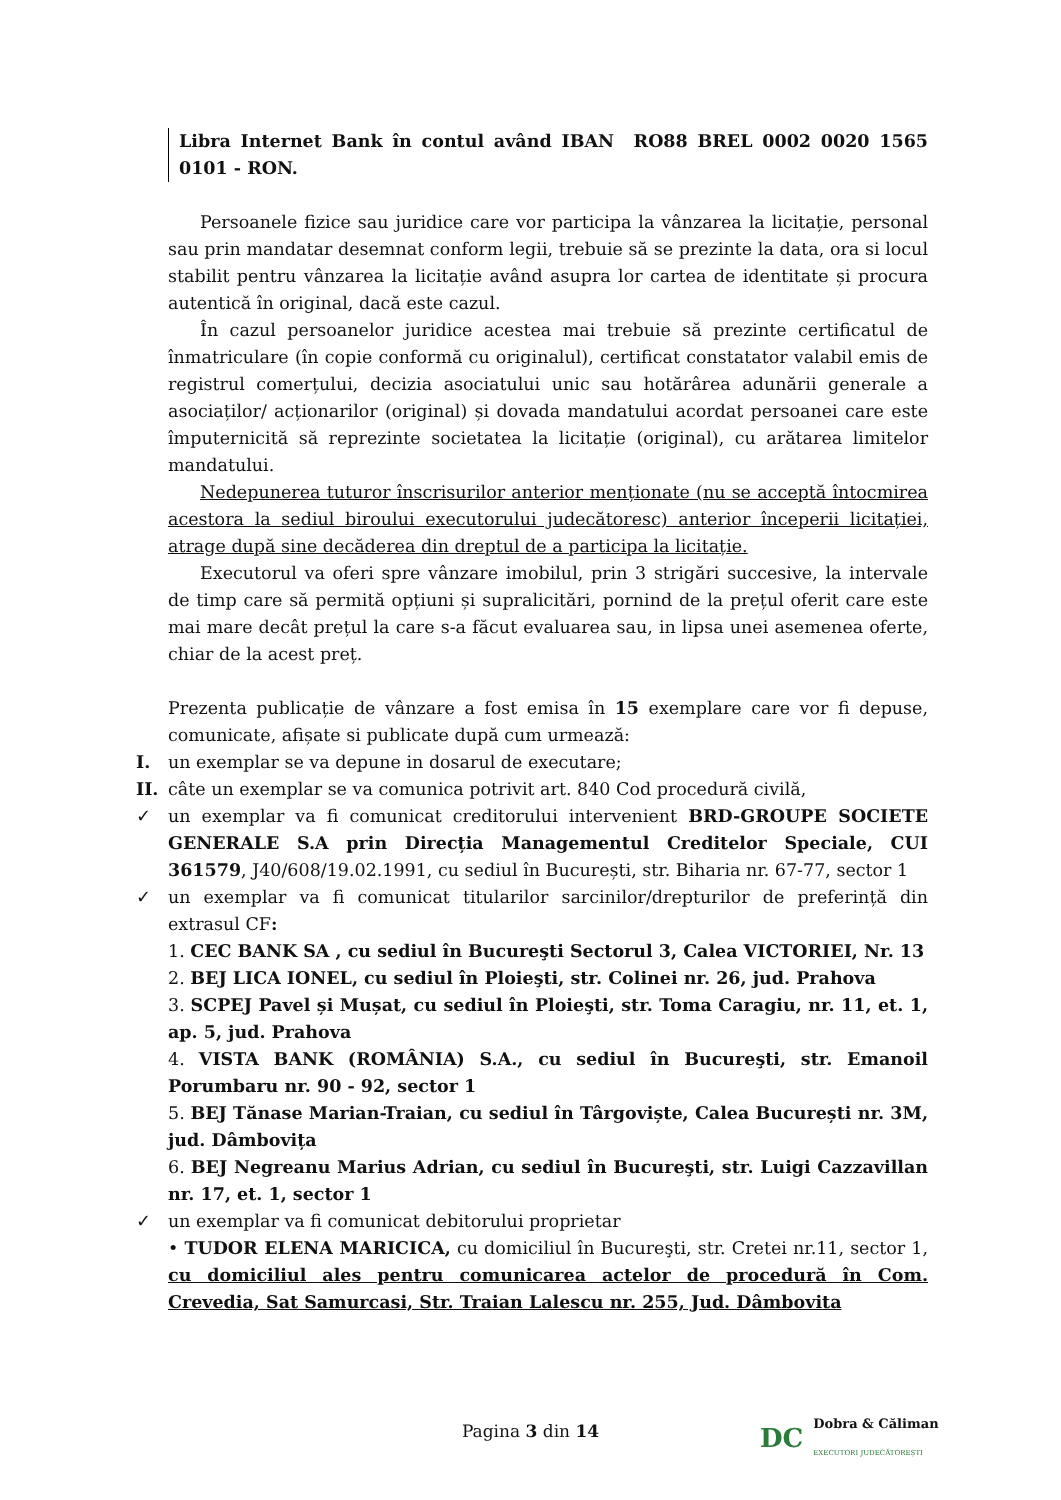Libra Internet Bank în contul având IBAN RO88 BREL 0002 0020 1565 0101 - RON.
Persoanele fizice sau juridice care vor participa la vânzarea la licitație, personal sau prin mandatar desemnat conform legii, trebuie să se prezinte la data, ora si locul stabilit pentru vânzarea la licitație având asupra lor cartea de identitate și procura autentică în original, dacă este cazul.
În cazul persoanelor juridice acestea mai trebuie să prezinte certificatul de înmatriculare (în copie conformă cu originalul), certificat constatator valabil emis de registrul comerțului, decizia asociatului unic sau hotărârea adunării generale a asociaților/ acționarilor (original) și dovada mandatului acordat persoanei care este împuternicită să reprezinte societatea la licitație (original), cu arătarea limitelor mandatului.
Nedepunerea tuturor înscrisurilor anterior menționate (nu se acceptă întocmirea acestora la sediul biroului executorului judecătoresc) anterior începerii licitației, atrage după sine decăderea din dreptul de a participa la licitație.
Executorul va oferi spre vânzare imobilul, prin 3 strigări succesive, la intervale de timp care să permită opțiuni și supralicitări, pornind de la prețul oferit care este mai mare decât prețul la care s-a făcut evaluarea sau, in lipsa unei asemenea oferte, chiar de la acest preț.
Prezenta publicație de vânzare a fost emisa în 15 exemplare care vor fi depuse, comunicate, afișate si publicate după cum urmează:
I. un exemplar se va depune in dosarul de executare;
II. câte un exemplar se va comunica potrivit art. 840 Cod procedură civilă,
✓ un exemplar va fi comunicat creditorului intervenient BRD-GROUPE SOCIETE GENERALE S.A prin Direcția Managementul Creditelor Speciale, CUI 361579, J40/608/19.02.1991, cu sediul în București, str. Biharia nr. 67-77, sector 1
✓ un exemplar va fi comunicat titularilor sarcinilor/drepturilor de preferință din extrasul CF:
1. CEC BANK SA , cu sediul în Bucureşti Sectorul 3, Calea VICTORIEI, Nr. 13
2. BEJ LICA IONEL, cu sediul în Ploieşti, str. Colinei nr. 26, jud. Prahova
3. SCPEJ Pavel și Mușat, cu sediul în Ploieşti, str. Toma Caragiu, nr. 11, et. 1, ap. 5, jud. Prahova
4. VISTA BANK (ROMÂNIA) S.A., cu sediul în Bucureşti, str. Emanoil Porumbaru nr. 90 - 92, sector 1
5. BEJ Tănase Marian-Traian, cu sediul în Târgoviște, Calea București nr. 3M, jud. Dâmbovița
6. BEJ Negreanu Marius Adrian, cu sediul în Bucureşti, str. Luigi Cazzavillan nr. 17, et. 1, sector 1
✓ un exemplar va fi comunicat debitorului proprietar
• TUDOR ELENA MARICICA, cu domiciliul în Bucureşti, str. Cretei nr.11, sector 1, cu domiciliul ales pentru comunicarea actelor de procedură în Com. Crevedia, Sat Samurcasi, Str. Traian Lalescu nr. 255, Jud. Dâmbovita
Pagina 3 din 14
DC Dobra & Căliman
EXECUTORI JUDECĂTOREȘTI